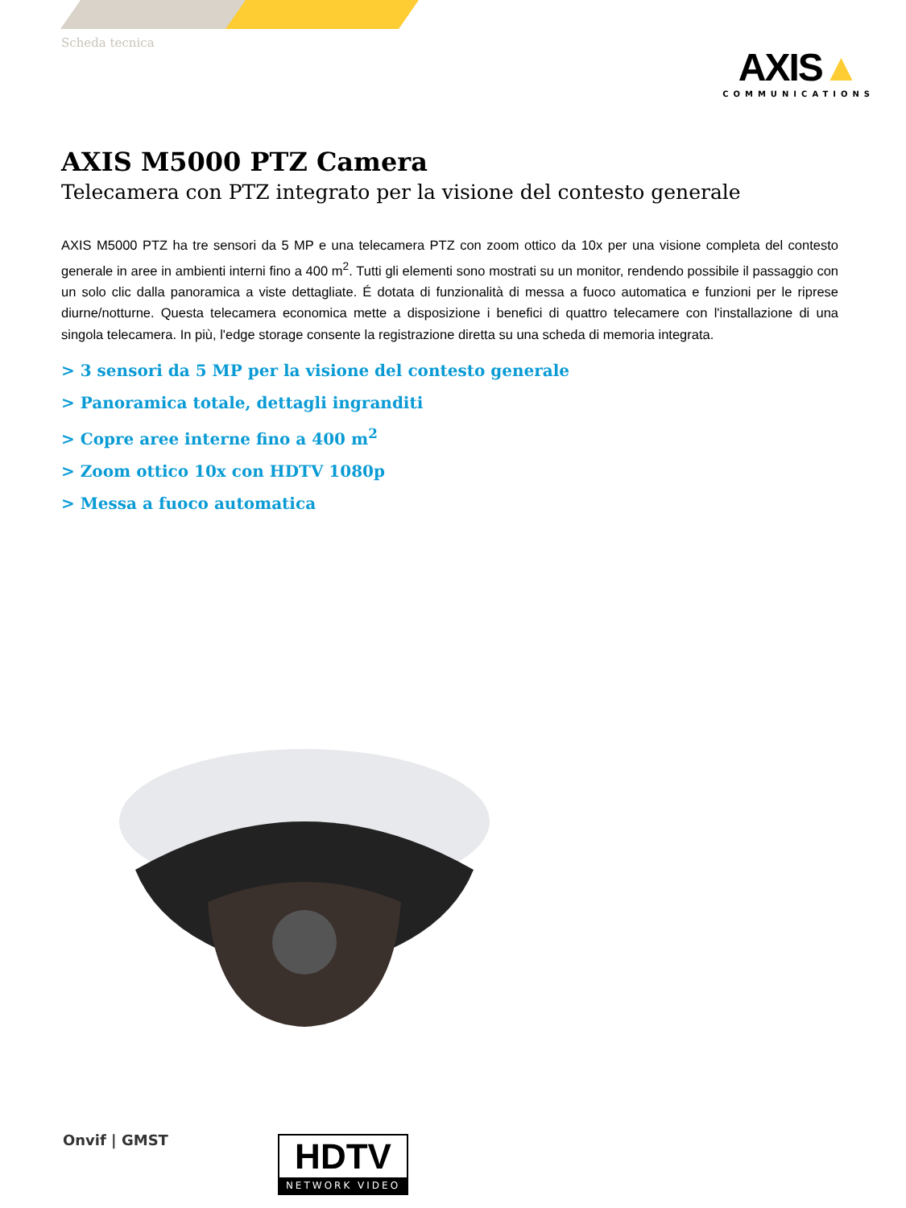Scheda tecnica
AXIS▲
COMMUNICATIONS
AXIS M5000 PTZ Camera
Telecamera con PTZ integrato per la visione del contesto generale
AXIS M5000 PTZ ha tre sensori da 5 MP e una telecamera PTZ con zoom ottico da 10x per una visione completa del contesto generale in aree in ambienti interni fino a 400 m<sup>2</sup>. Tutti gli elementi sono mostrati su un monitor, rendendo possibile il passaggio con un solo clic dalla panoramica a viste dettagliate. É dotata di funzionalità di messa a fuoco automatica e funzioni per le riprese diurne/notturne. Questa telecamera economica mette a disposizione i benefici di quattro telecamere con l'installazione di una singola telecamera. In più, l'edge storage consente la registrazione diretta su una scheda di memoria integrata.
> 3 sensori da 5 MP per la visione del contesto generale
> Panoramica totale, dettagli ingranditi
> Copre aree interne fino a 400 m<sup>2</sup>
> Zoom ottico 10x con HDTV 1080p
> Messa a fuoco automatica
Onvif | GMST
HDTV
NETWORK VIDEO